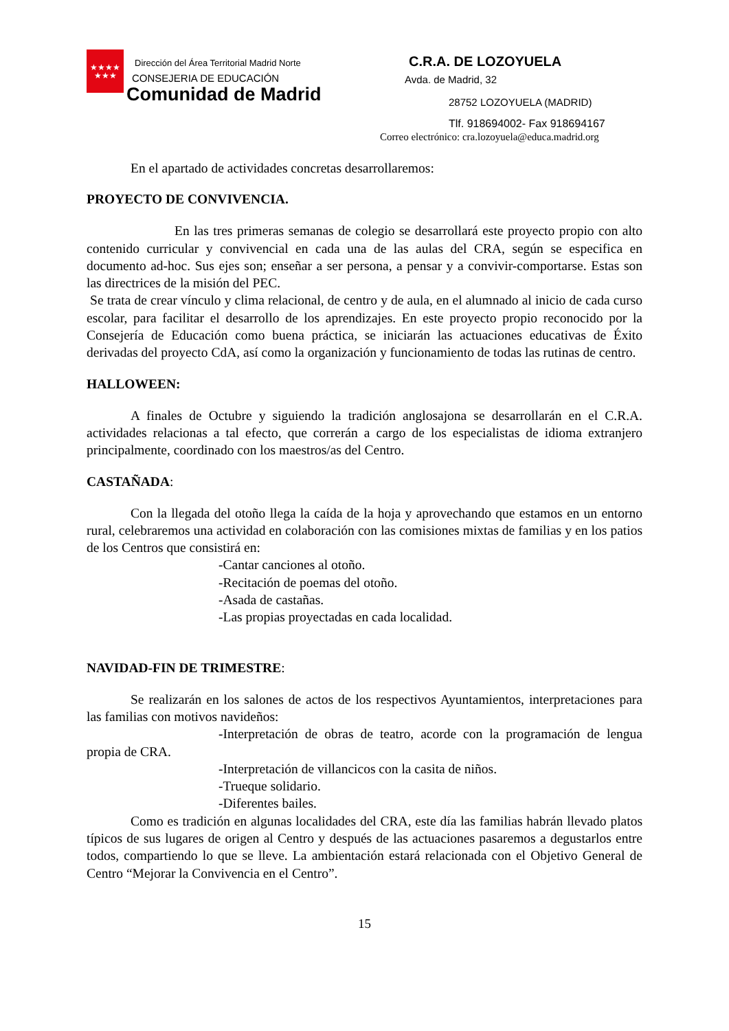★★★★
★★★
Dirección del Área Territorial Madrid Norte
CONSEJERIA DE EDUCACIÓN
Comunidad de Madrid
C.R.A. DE LOZOYUELA
Avda. de Madrid, 32
28752 LOZOYUELA (MADRID)
Tlf. 918694002- Fax 918694167
Correo electrónico: cra.lozoyuela@educa.madrid.org
En el apartado de actividades concretas desarrollaremos:
PROYECTO DE CONVIVENCIA.
En las tres primeras semanas de colegio se desarrollará este proyecto propio con alto contenido curricular y convivencial en cada una de las aulas del CRA, según se especifica en documento ad-hoc. Sus ejes son; enseñar a ser persona, a pensar y a convivir-comportarse. Estas son las directrices de la misión del PEC.
Se trata de crear vínculo y clima relacional, de centro y de aula, en el alumnado al inicio de cada curso escolar, para facilitar el desarrollo de los aprendizajes. En este proyecto propio reconocido por la Consejería de Educación como buena práctica, se iniciarán las actuaciones educativas de Éxito derivadas del proyecto CdA, así como la organización y funcionamiento de todas las rutinas de centro.
HALLOWEEN:
A finales de Octubre y siguiendo la tradición anglosajona se desarrollarán en el C.R.A. actividades relacionas a tal efecto, que correrán a cargo de los especialistas de idioma extranjero principalmente, coordinado con los maestros/as del Centro.
CASTAÑADA:
Con la llegada del otoño llega la caída de la hoja y aprovechando que estamos en un entorno rural, celebraremos una actividad en colaboración con las comisiones mixtas de familias y en los patios de los Centros que consistirá en:
-Cantar canciones al otoño.
-Recitación de poemas del otoño.
-Asada de castañas.
-Las propias proyectadas en cada localidad.
NAVIDAD-FIN DE TRIMESTRE:
Se realizarán en los salones de actos de los respectivos Ayuntamientos, interpretaciones para las familias con motivos navideños:
-Interpretación de obras de teatro, acorde con la programación de lengua propia de CRA.
-Interpretación de villancicos con la casita de niños.
-Trueque solidario.
-Diferentes bailes.
Como es tradición en algunas localidades del CRA, este día las familias habrán llevado platos típicos de sus lugares de origen al Centro y después de las actuaciones pasaremos a degustarlos entre todos, compartiendo lo que se lleve. La ambientación estará relacionada con el Objetivo General de Centro “Mejorar la Convivencia en el Centro”.
15